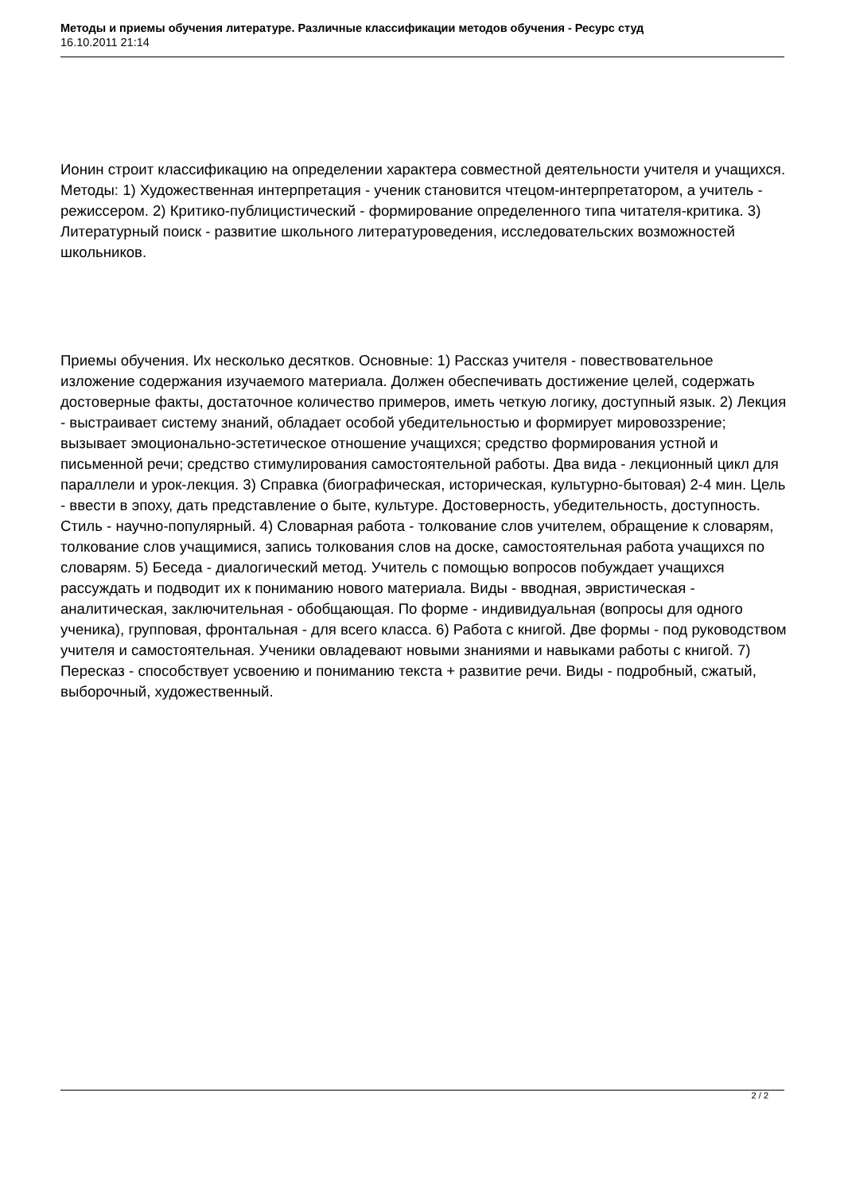Методы и приемы обучения литературе. Различные классификации методов обучения - Ресурс студ
16.10.2011 21:14
Ионин строит классификацию на определении характера совместной деятельности учителя и учащихся. Методы: 1) Художественная интерпретация - ученик становится чтецом-интерпретатором, а учитель - режиссером. 2) Критико-публицистический - формирование определенного типа читателя-критика. 3) Литературный поиск - развитие школьного литературоведения, исследовательских возможностей школьников.
Приемы обучения. Их несколько десятков. Основные: 1) Рассказ учителя - повествовательное изложение содержания изучаемого материала. Должен обеспечивать достижение целей, содержать достоверные факты, достаточное количество примеров, иметь четкую логику, доступный язык. 2) Лекция - выстраивает систему знаний, обладает особой убедительностью и формирует мировоззрение; вызывает эмоционально-эстетическое отношение учащихся; средство формирования устной и письменной речи; средство стимулирования самостоятельной работы. Два вида - лекционный цикл для параллели и урок-лекция. 3) Справка (биографическая, историческая, культурно-бытовая) 2-4 мин. Цель - ввести в эпоху, дать представление о быте, культуре. Достоверность, убедительность, доступность. Стиль - научно-популярный. 4) Словарная работа - толкование слов учителем, обращение к словарям, толкование слов учащимися, запись толкования слов на доске, самостоятельная работа учащихся по словарям. 5) Беседа - диалогический метод. Учитель с помощью вопросов побуждает учащихся рассуждать и подводит их к пониманию нового материала. Виды - вводная, эвристическая - аналитическая, заключительная - обобщающая. По форме - индивидуальная (вопросы для одного ученика), групповая, фронтальная - для всего класса. 6) Работа с книгой. Две формы - под руководством учителя и самостоятельная. Ученики овладевают новыми знаниями и навыками работы с книгой. 7) Пересказ - способствует усвоению и пониманию текста + развитие речи. Виды - подробный, сжатый, выборочный, художественный.
2 / 2